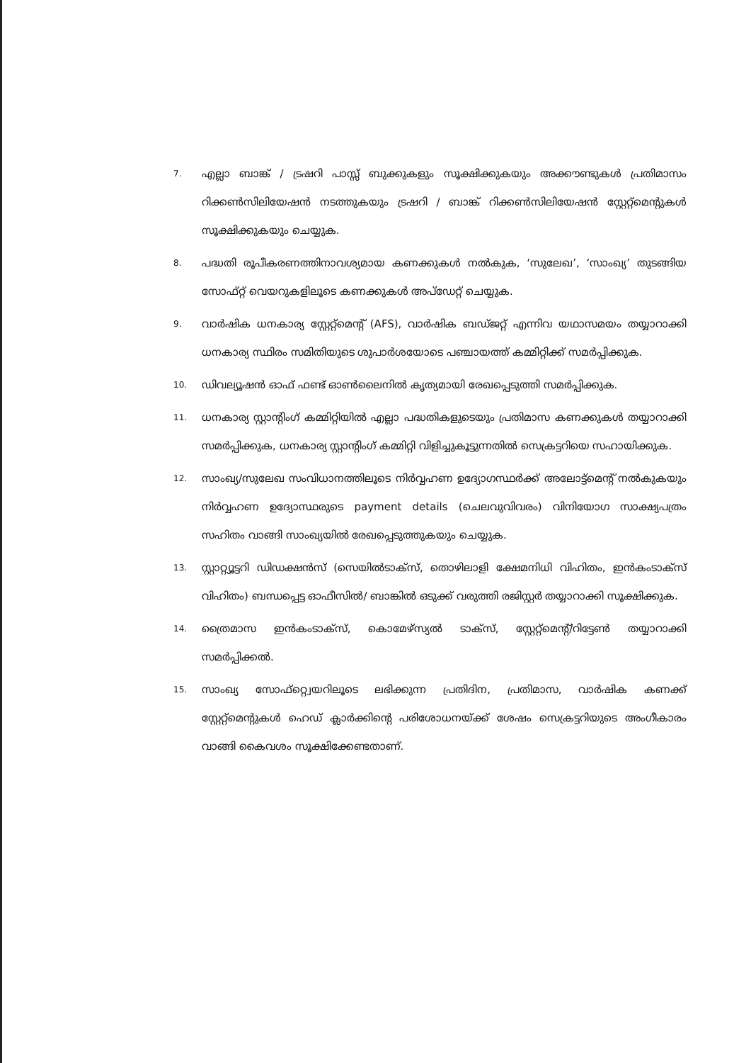7.
എല്ലാ ബാങ്ക് / ട്രഷറി പാസ്സ് ബുക്കുകളും സൂക്ഷിക്കുകയും അക്കൗണ്ടുകൾ പ്രതിമാസം റിക്കൺസിലിയേഷൻ നടത്തുകയും ട്രഷറി / ബാങ്ക് റിക്കൺസിലിയേഷൻ സ്റ്റേറ്റ്മെന്റുകൾ സൂക്ഷിക്കുകയും ചെയ്യുക.
8.
പദ്ധതി രൂപീകരണത്തിനാവശ്യമായ കണക്കുകൾ നൽകുക, ‘സുലേഖ’, ‘സാംഖ്യ’ തുടങ്ങിയ സോഫ്റ്റ് വെയറുകളിലൂടെ കണക്കുകൾ അപ്ഡേറ്റ് ചെയ്യുക.
9.
വാർഷിക ധനകാര്യ സ്റ്റേറ്റ്മെന്റ് (AFS), വാർഷിക ബഡ്ജറ്റ് എന്നിവ യഥാസമയം തയ്യാറാക്കി ധനകാര്യ സ്ഥിരം സമിതിയുടെ ശുപാർശയോടെ പഞ്ചായത്ത് കമ്മിറ്റിക്ക് സമർപ്പിക്കുക.
10.
ഡിവല്യൂഷൻ ഓഫ് ഫണ്ട് ഓൺലൈനിൽ കൃത്യമായി രേഖപ്പെടുത്തി സമർപ്പിക്കുക.
11.
ധനകാര്യ സ്റ്റാന്റിംഗ് കമ്മിറ്റിയിൽ എല്ലാ പദ്ധതികളുടെയും പ്രതിമാസ കണക്കുകൾ തയ്യാറാക്കി സമർപ്പിക്കുക, ധനകാര്യ സ്റ്റാന്റിംഗ് കമ്മിറ്റി വിളിച്ചുകൂട്ടുന്നതിൽ സെക്രട്ടറിയെ സഹായിക്കുക.
12.
സാംഖ്യ/സുലേഖ സംവിധാനത്തിലൂടെ നിർവ്വഹണ ഉദ്യോഗസ്ഥർക്ക് അലോട്ട്മെന്റ് നൽകുകയും നിർവ്വഹണ ഉദ്യോസ്ഥരുടെ payment details (ചെലവുവിവരം) വിനിയോഗ സാക്ഷ്യപത്രം സഹിതം വാങ്ങി സാംഖ്യയിൽ രേഖപ്പെടുത്തുകയും ചെയ്യുക.
13.
സ്റ്റാറ്റ്യൂട്ടറി ഡിഡക്ഷൻസ് (സെയിൽടാക്സ്, തൊഴിലാളി ക്ഷേമനിധി വിഹിതം, ഇൻകംടാക്സ് വിഹിതം) ബന്ധപ്പെട്ട ഓഫീസിൽ/ ബാങ്കിൽ ഒടുക്ക് വരുത്തി രജിസ്റ്റർ തയ്യാറാക്കി സൂക്ഷിക്കുക.
14.
ത്രൈമാസ ഇൻകംടാക്സ്, കൊമേഴ്സ്യൽ ടാക്സ്, സ്റ്റേറ്റ്മെന്റ്/റിട്ടേൺ തയ്യാറാക്കി സമർപ്പിക്കൽ.
15.
സാംഖ്യ സോഫ്റ്റ്വെയറിലൂടെ ലഭിക്കുന്ന പ്രതിദിന, പ്രതിമാസ, വാർഷിക കണക്ക് സ്റ്റേറ്റ്മെന്റുകൾ ഹെഡ് ക്ലാർക്കിന്റെ പരിശോധനയ്ക്ക് ശേഷം സെക്രട്ടറിയുടെ അംഗീകാരം വാങ്ങി കൈവശം സൂക്ഷിക്കേണ്ടതാണ്.